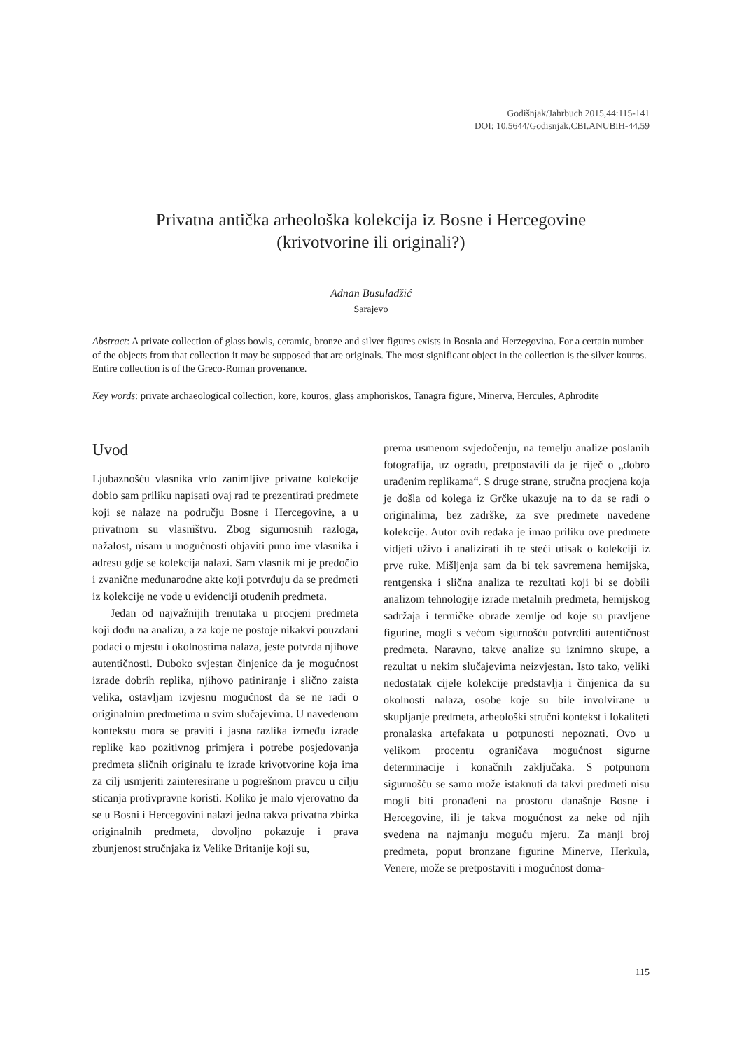Godišnjak/Jahrbuch 2015,44:115-141
DOI: 10.5644/Godisnjak.CBI.ANUBiH-44.59
Privatna antička arheološka kolekcija iz Bosne i Hercegovine
(krivotvorine ili originali?)
Adnan Busuladžić
Sarajevo
Abstract: A private collection of glass bowls, ceramic, bronze and silver figures exists in Bosnia and Herzegovina. For a certain number of the objects from that collection it may be supposed that are originals. The most significant object in the collection is the silver kouros. Entire collection is of the Greco-Roman provenance.
Key words: private archaeological collection, kore, kouros, glass amphoriskos, Tanagra figure, Minerva, Hercules, Aphrodite
Uvod
Ljubaznošću vlasnika vrlo zanimljive privatne kolekcije dobio sam priliku napisati ovaj rad te prezentirati predmete koji se nalaze na području Bosne i Hercegovine, a u privatnom su vlasništvu. Zbog sigurnosnih razloga, nažalost, nisam u mogućnosti objaviti puno ime vlasnika i adresu gdje se kolekcija nalazi. Sam vlasnik mi je predočio i zvanične međunarodne akte koji potvrđuju da se predmeti iz kolekcije ne vode u evidenciji otuđenih predmeta.
Jedan od najvažnijih trenutaka u procjeni predmeta koji dođu na analizu, a za koje ne postoje nikakvi pouzdani podaci o mjestu i okolnostima nalaza, jeste potvrda njihove autentičnosti. Duboko svjestan činjenice da je mogućnost izrade dobrih replika, njihovo patiniranje i slično zaista velika, ostavljam izvjesnu mogućnost da se ne radi o originalnim predmetima u svim slučajevima. U navedenom kontekstu mora se praviti i jasna razlika između izrade replike kao pozitivnog primjera i potrebe posjedovanja predmeta sličnih originalu te izrade krivotvorine koja ima za cilj usmjeriti zainteresirane u pogrešnom pravcu u cilju sticanja protivpravne koristi. Koliko je malo vjerovatno da se u Bosni i Hercegovini nalazi jedna takva privatna zbirka originalnih predmeta, dovoljno pokazuje i prava zbunjenost stručnjaka iz Velike Britanije koji su,
prema usmenom svjedočenju, na temelju analize poslanih fotografija, uz ogradu, pretpostavili da je riječ o „dobro urađenim replikama“. S druge strane, stručna procjena koja je došla od kolega iz Grčke ukazuje na to da se radi o originalima, bez zadrške, za sve predmete navedene kolekcije. Autor ovih redaka je imao priliku ove predmete vidjeti uživo i analizirati ih te steći utisak o kolekciji iz prve ruke. Mišljenja sam da bi tek savremena hemijska, rentgenska i slična analiza te rezultati koji bi se dobili analizom tehnologije izrade metalnih predmeta, hemijskog sadržaja i termičke obrade zemlje od koje su pravljene figurine, mogli s većom sigurnošću potvrditi autentičnost predmeta. Naravno, takve analize su iznimno skupe, a rezultat u nekim slučajevima neizvjestan. Isto tako, veliki nedostatak cijele kolekcije predstavlja i činjenica da su okolnosti nalaza, osobe koje su bile involvirane u skupljanje predmeta, arheološki stručni kontekst i lokaliteti pronalaska artefakata u potpunosti nepoznati. Ovo u velikom procentu ograničava mogućnost sigurne determinacije i konačnih zaključaka. S potpunom sigurnošću se samo može istaknuti da takvi predmeti nisu mogli biti pronađeni na prostoru današnje Bosne i Hercegovine, ili je takva mogućnost za neke od njih svedena na najmanju moguću mjeru. Za manji broj predmeta, poput bronzane figurine Minerve, Herkula, Venere, može se pretpostaviti i mogućnost doma-
115